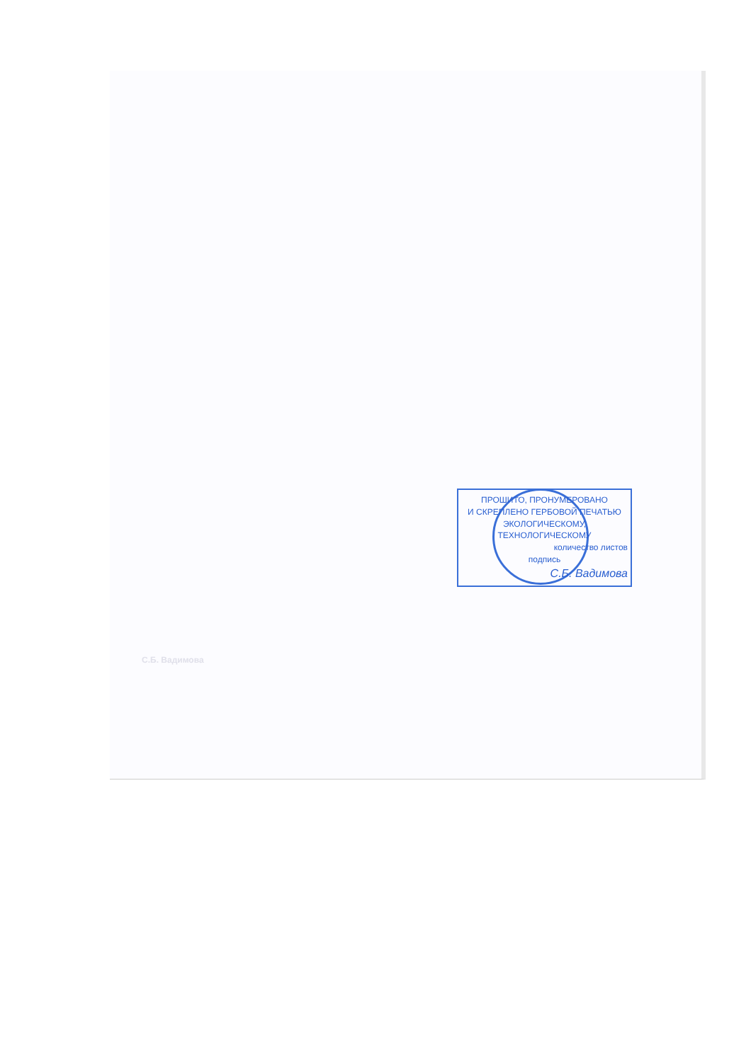ПРОШИТО, ПРОНУМЕРОВАНО
И СКРЕПЛЕНО ГЕРБОВОЙ ПЕЧАТЬЮ
ЭКОЛОГИЧЕСКОМУ, ТЕХНОЛОГИЧЕСКОМУ
количество листов
подпись
С.Б. Вадимова
С.Б. Вадимова